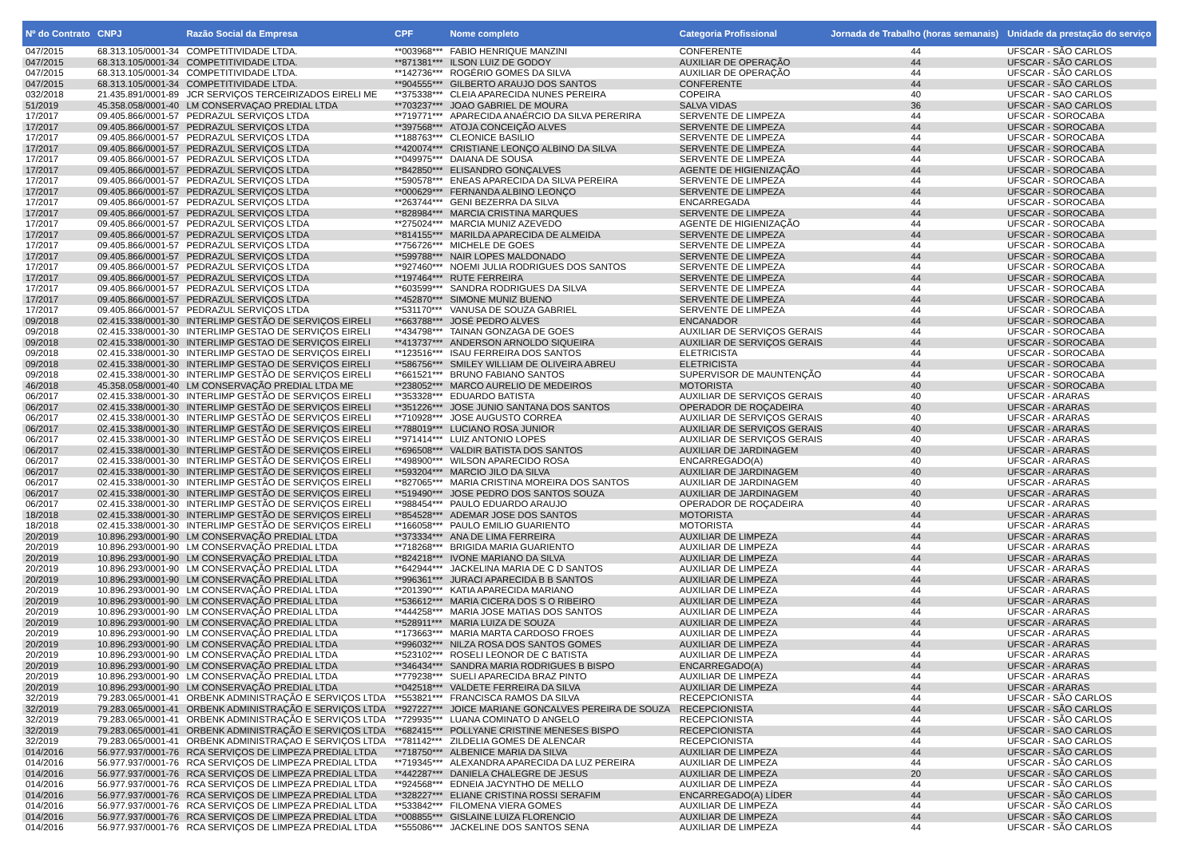| Nº do Contrato | CNPJ | Razão Social da Empresa | CPF | Nome completo | Categoria Profissional | Jornada de Trabalho (horas semanais) | Unidade da prestação do serviço |
| --- | --- | --- | --- | --- | --- | --- | --- |
| 047/2015 | 68.313.105/0001-34 | COMPETITIVIDADE LTDA. | **003968*** | FABIO HENRIQUE MANZINI | CONFERENTE | 44 | UFSCAR - SÃO CARLOS |
| 047/2015 | 68.313.105/0001-34 | COMPETITIVIDADE LTDA. | **871381*** | ILSON LUIZ DE GODOY | AUXILIAR DE OPERAÇÃO | 44 | UFSCAR - SÃO CARLOS |
| 047/2015 | 68.313.105/0001-34 | COMPETITIVIDADE LTDA. | **142736*** | ROGÉRIO GOMES DA SILVA | AUXILIAR DE OPERAÇÃO | 44 | UFSCAR - SÃO CARLOS |
| 047/2015 | 68.313.105/0001-34 | COMPETITIVIDADE LTDA. | **904555*** | GILBERTO ARAUJO DOS SANTOS | CONFERENTE | 44 | UFSCAR - SÃO CARLOS |
| 032/2018 | 21.435.891/0001-89 | JCR SERVIÇOS TERCEIRIZADOS EIRELI ME | **375338*** | CLEIA APARECIDA NUNES PEREIRA | COPEIRA | 40 | UFSCAR - SAO CARLOS |
| 51/2019 | 45.358.058/0001-40 | LM CONSERVAÇAO PREDIAL LTDA | **703237*** | JOAO GABRIEL DE MOURA | SALVA VIDAS | 36 | UFSCAR - SAO CARLOS |
| 17/2017 | 09.405.866/0001-57 | PEDRAZUL SERVIÇOS LTDA | **719771*** | APARECIDA ANAÉRCIO DA SILVA PERERIRA | SERVENTE DE LIMPEZA | 44 | UFSCAR - SOROCABA |
| 17/2017 | 09.405.866/0001-57 | PEDRAZUL SERVIÇOS LTDA | **397568*** | ATOJA CONCEIÇÃO ALVES | SERVENTE DE LIMPEZA | 44 | UFSCAR - SOROCABA |
| 17/2017 | 09.405.866/0001-57 | PEDRAZUL SERVIÇOS LTDA | **188763*** | CLEONICE BASILIO | SERVENTE DE LIMPEZA | 44 | UFSCAR - SOROCABA |
| 17/2017 | 09.405.866/0001-57 | PEDRAZUL SERVIÇOS LTDA | **420074*** | CRISTIANE LEONÇO ALBINO DA SILVA | SERVENTE DE LIMPEZA | 44 | UFSCAR - SOROCABA |
| 17/2017 | 09.405.866/0001-57 | PEDRAZUL SERVIÇOS LTDA | **049975*** | DAIANA DE SOUSA | SERVENTE DE LIMPEZA | 44 | UFSCAR - SOROCABA |
| 17/2017 | 09.405.866/0001-57 | PEDRAZUL SERVIÇOS LTDA | **842850*** | ELISANDRO GONÇALVES | AGENTE DE HIGIENIZAÇÃO | 44 | UFSCAR - SOROCABA |
| 17/2017 | 09.405.866/0001-57 | PEDRAZUL SERVIÇOS LTDA | **590578*** | ENEAS APARECIDA DA SILVA PEREIRA | SERVENTE DE LIMPEZA | 44 | UFSCAR - SOROCABA |
| 17/2017 | 09.405.866/0001-57 | PEDRAZUL SERVIÇOS LTDA | **000629*** | FERNANDA ALBINO LEONÇO | SERVENTE DE LIMPEZA | 44 | UFSCAR - SOROCABA |
| 17/2017 | 09.405.866/0001-57 | PEDRAZUL SERVIÇOS LTDA | **263744*** | GENI BEZERRA DA SILVA | ENCARREGADA | 44 | UFSCAR - SOROCABA |
| 17/2017 | 09.405.866/0001-57 | PEDRAZUL SERVIÇOS LTDA | **828984*** | MARCIA CRISTINA MARQUES | SERVENTE DE LIMPEZA | 44 | UFSCAR - SOROCABA |
| 17/2017 | 09.405.866/0001-57 | PEDRAZUL SERVIÇOS LTDA | **275024*** | MARCIA MUNIZ AZEVEDO | AGENTE DE HIGIENIZAÇÃO | 44 | UFSCAR - SOROCABA |
| 17/2017 | 09.405.866/0001-57 | PEDRAZUL SERVIÇOS LTDA | **814155*** | MARILDA APARECIDA DE ALMEIDA | SERVENTE DE LIMPEZA | 44 | UFSCAR - SOROCABA |
| 17/2017 | 09.405.866/0001-57 | PEDRAZUL SERVIÇOS LTDA | **756726*** | MICHELE DE GOES | SERVENTE DE LIMPEZA | 44 | UFSCAR - SOROCABA |
| 17/2017 | 09.405.866/0001-57 | PEDRAZUL SERVIÇOS LTDA | **599788*** | NAIR LOPES MALDONADO | SERVENTE DE LIMPEZA | 44 | UFSCAR - SOROCABA |
| 17/2017 | 09.405.866/0001-57 | PEDRAZUL SERVIÇOS LTDA | **927460*** | NOEMI JULIA RODRIGUES DOS SANTOS | SERVENTE DE LIMPEZA | 44 | UFSCAR - SOROCABA |
| 17/2017 | 09.405.866/0001-57 | PEDRAZUL SERVIÇOS LTDA | **197464*** | RUTE FERREIRA | SERVENTE DE LIMPEZA | 44 | UFSCAR - SOROCABA |
| 17/2017 | 09.405.866/0001-57 | PEDRAZUL SERVIÇOS LTDA | **603599*** | SANDRA RODRIGUES DA SILVA | SERVENTE DE LIMPEZA | 44 | UFSCAR - SOROCABA |
| 17/2017 | 09.405.866/0001-57 | PEDRAZUL SERVIÇOS LTDA | **452870*** | SIMONE MUNIZ BUENO | SERVENTE DE LIMPEZA | 44 | UFSCAR - SOROCABA |
| 17/2017 | 09.405.866/0001-57 | PEDRAZUL SERVIÇOS LTDA | **531170*** | VANUSA DE SOUZA GABRIEL | SERVENTE DE LIMPEZA | 44 | UFSCAR - SOROCABA |
| 09/2018 | 02.415.338/0001-30 | INTERLIMP GESTÃO DE SERVIÇOS EIRELI | **663788*** | JOSÉ PEDRO ALVES | ENCANADOR | 44 | UFSCAR - SOROCABA |
| 09/2018 | 02.415.338/0001-30 | INTERLIMP GESTAO DE SERVIÇOS EIRELI | **434798*** | TAINAN GONZAGA DE GOES | AUXILIAR DE SERVIÇOS GERAIS | 44 | UFSCAR - SOROCABA |
| 09/2018 | 02.415.338/0001-30 | INTERLIMP GESTAO DE SERVIÇOS EIRELI | **413737*** | ANDERSON ARNOLDO SIQUEIRA | AUXILIAR DE SERVIÇOS GERAIS | 44 | UFSCAR - SOROCABA |
| 09/2018 | 02.415.338/0001-30 | INTERLIMP GESTAO DE SERVIÇOS EIRELI | **123516*** | ISAU FERREIRA DOS SANTOS | ELETRICISTA | 44 | UFSCAR - SOROCABA |
| 09/2018 | 02.415.338/0001-30 | INTERLIMP GESTAO DE SERVIÇOS EIRELI | **586756*** | SMILEY WILLIAM DE OLIVEIRA ABREU | ELETRICISTA | 44 | UFSCAR - SOROCABA |
| 09/2018 | 02.415.338/0001-30 | INTERLIMP GESTÃO DE SERVIÇOS EIRELI | **661521*** | BRUNO FABIANO SANTOS | SUPERVISOR DE MAUNTENÇÃO | 44 | UFSCAR - SOROCABA |
| 46/2018 | 45.358.058/0001-40 | LM CONSERVAÇÃO PREDIAL LTDA ME | **238052*** | MARCO AURELIO DE MEDEIROS | MOTORISTA | 40 | UFSCAR - SOROCABA |
| 06/2017 | 02.415.338/0001-30 | INTERLIMP GESTÃO DE SERVIÇOS EIRELI | **353328*** | EDUARDO BATISTA | AUXILIAR DE SERVIÇOS GERAIS | 40 | UFSCAR - ARARAS |
| 06/2017 | 02.415.338/0001-30 | INTERLIMP GESTÃO DE SERVIÇOS EIRELI | **351226*** | JOSE JUNIO SANTANA DOS SANTOS | OPERADOR DE ROÇADEIRA | 40 | UFSCAR - ARARAS |
| 06/2017 | 02.415.338/0001-30 | INTERLIMP GESTÃO DE SERVIÇOS EIRELI | **710928*** | JOSE AUGUSTO CORREA | AUXILIAR DE SERVIÇOS GERAIS | 40 | UFSCAR - ARARAS |
| 06/2017 | 02.415.338/0001-30 | INTERLIMP GESTÃO DE SERVIÇOS EIRELI | **788019*** | LUCIANO ROSA JUNIOR | AUXILIAR DE SERVIÇOS GERAIS | 40 | UFSCAR - ARARAS |
| 06/2017 | 02.415.338/0001-30 | INTERLIMP GESTÃO DE SERVIÇOS EIRELI | **971414*** | LUIZ ANTONIO LOPES | AUXILIAR DE SERVIÇOS GERAIS | 40 | UFSCAR - ARARAS |
| 06/2017 | 02.415.338/0001-30 | INTERLIMP GESTÃO DE SERVIÇOS EIRELI | **696508*** | VALDIR BATISTA DOS SANTOS | AUXILIAR DE JARDINAGEM | 40 | UFSCAR - ARARAS |
| 06/2017 | 02.415.338/0001-30 | INTERLIMP GESTÃO DE SERVIÇOS EIRELI | **498900*** | WILSON APARECIDO ROSA | ENCARREGADO(A) | 40 | UFSCAR - ARARAS |
| 06/2017 | 02.415.338/0001-30 | INTERLIMP GESTÃO DE SERVIÇOS EIRELI | **593204*** | MARCIO JILO DA SILVA | AUXILIAR DE JARDINAGEM | 40 | UFSCAR - ARARAS |
| 06/2017 | 02.415.338/0001-30 | INTERLIMP GESTÃO DE SERVIÇOS EIRELI | **827065*** | MARIA CRISTINA MOREIRA DOS SANTOS | AUXILIAR DE JARDINAGEM | 40 | UFSCAR - ARARAS |
| 06/2017 | 02.415.338/0001-30 | INTERLIMP GESTÃO DE SERVIÇOS EIRELI | **519490*** | JOSE PEDRO DOS SANTOS SOUZA | AUXILIAR DE JARDINAGEM | 40 | UFSCAR - ARARAS |
| 06/2017 | 02.415.338/0001-30 | INTERLIMP GESTÃO DE SERVIÇOS EIRELI | **988454*** | PAULO EDUARDO ARAUJO | OPERADOR DE ROÇADEIRA | 40 | UFSCAR - ARARAS |
| 18/2018 | 02.415.338/0001-30 | INTERLIMP GESTÃO DE SERVIÇOS EIRELI | **854528*** | ADEMAR JOSE DOS SANTOS | MOTORISTA | 44 | UFSCAR - ARARAS |
| 18/2018 | 02.415.338/0001-30 | INTERLIMP GESTÃO DE SERVIÇOS EIRELI | **166058*** | PAULO EMILIO GUARIENTO | MOTORISTA | 44 | UFSCAR - ARARAS |
| 20/2019 | 10.896.293/0001-90 | LM CONSERVAÇÃO PREDIAL LTDA | **373334*** | ANA DE LIMA FERREIRA | AUXILIAR DE LIMPEZA | 44 | UFSCAR - ARARAS |
| 20/2019 | 10.896.293/0001-90 | LM CONSERVAÇÃO PREDIAL LTDA | **718268*** | BRIGIDA MARIA GUARIENTO | AUXILIAR DE LIMPEZA | 44 | UFSCAR - ARARAS |
| 20/2019 | 10.896.293/0001-90 | LM CONSERVAÇÃO PREDIAL LTDA | **824218*** | IVONE MARIANO DA SILVA | AUXILIAR DE LIMPEZA | 44 | UFSCAR - ARARAS |
| 20/2019 | 10.896.293/0001-90 | LM CONSERVAÇÃO PREDIAL LTDA | **642944*** | JACKELINA MARIA DE C D SANTOS | AUXILIAR DE LIMPEZA | 44 | UFSCAR - ARARAS |
| 20/2019 | 10.896.293/0001-90 | LM CONSERVAÇÃO PREDIAL LTDA | **996361*** | JURACI APARECIDA B B SANTOS | AUXILIAR DE LIMPEZA | 44 | UFSCAR - ARARAS |
| 20/2019 | 10.896.293/0001-90 | LM CONSERVAÇÃO PREDIAL LTDA | **201390*** | KATIA APARECIDA MARIANO | AUXILIAR DE LIMPEZA | 44 | UFSCAR - ARARAS |
| 20/2019 | 10.896.293/0001-90 | LM CONSERVAÇÃO PREDIAL LTDA | **536612*** | MARIA CICERA DOS S O RIBEIRO | AUXILIAR DE LIMPEZA | 44 | UFSCAR - ARARAS |
| 20/2019 | 10.896.293/0001-90 | LM CONSERVAÇÃO PREDIAL LTDA | **444258*** | MARIA JOSE MATIAS DOS SANTOS | AUXILIAR DE LIMPEZA | 44 | UFSCAR - ARARAS |
| 20/2019 | 10.896.293/0001-90 | LM CONSERVAÇÃO PREDIAL LTDA | **528911*** | MARIA LUIZA DE SOUZA | AUXILIAR DE LIMPEZA | 44 | UFSCAR - ARARAS |
| 20/2019 | 10.896.293/0001-90 | LM CONSERVAÇÃO PREDIAL LTDA | **173663*** | MARIA MARTA CARDOSO FROES | AUXILIAR DE LIMPEZA | 44 | UFSCAR - ARARAS |
| 20/2019 | 10.896.293/0001-90 | LM CONSERVAÇÃO PREDIAL LTDA | **996032*** | NILZA ROSA DOS SANTOS GOMES | AUXILIAR DE LIMPEZA | 44 | UFSCAR - ARARAS |
| 20/2019 | 10.896.293/0001-90 | LM CONSERVAÇÃO PREDIAL LTDA | **523102*** | ROSELI LEONOR DE C BATISTA | AUXILIAR DE LIMPEZA | 44 | UFSCAR - ARARAS |
| 20/2019 | 10.896.293/0001-90 | LM CONSERVAÇÃO PREDIAL LTDA | **346434*** | SANDRA MARIA RODRIGUES B BISPO | ENCARREGADO(A) | 44 | UFSCAR - ARARAS |
| 20/2019 | 10.896.293/0001-90 | LM CONSERVAÇÃO PREDIAL LTDA | **779238*** | SUELI APARECIDA BRAZ PINTO | AUXILIAR DE LIMPEZA | 44 | UFSCAR - ARARAS |
| 20/2019 | 10.896.293/0001-90 | LM CONSERVAÇÃO PREDIAL LTDA | **042518*** | VALDETE FERREIRA DA SILVA | AUXILIAR DE LIMPEZA | 44 | UFSCAR - ARARAS |
| 32/2019 | 79.283.065/0001-41 | ORBENK ADMINISTRAÇÃO E SERVIÇOS LTDA | **553821*** | FRANCISCA RAMOS DA SILVA | RECEPCIONISTA | 44 | UFSCAR - SÃO CARLOS |
| 32/2019 | 79.283.065/0001-41 | ORBENK ADMINISTRAÇÃO E SERVIÇOS LTDA | **927227*** | JOICE MARIANE GONCALVES PEREIRA DE SOUZA | RECEPCIONISTA | 44 | UFSCAR - SÃO CARLOS |
| 32/2019 | 79.283.065/0001-41 | ORBENK ADMINISTRAÇÃO E SERVIÇOS LTDA | **729935*** | LUANA COMINATO D ANGELO | RECEPCIONISTA | 44 | UFSCAR - SÃO CARLOS |
| 32/2019 | 79.283.065/0001-41 | ORBENK ADMINISTRAÇÃO E SERVIÇOS LTDA | **682415*** | POLLYANE CRISTINE MENESES BISPO | RECEPCIONISTA | 44 | UFSCAR - SAO CARLOS |
| 32/2019 | 79.283.065/0001-41 | ORBENK ADMINISTRAÇAO E SERVIÇOS LTDA | **781142*** | ZILDELIA GOMES DE ALENCAR | RECEPCIONISTA | 44 | UFSCAR - SAO CARLOS |
| 014/2016 | 56.977.937/0001-76 | RCA SERVIÇOS DE LIMPEZA PREDIAL LTDA | **718750*** | ALBENICE MARIA DA SILVA | AUXILIAR DE LIMPEZA | 44 | UFSCAR - SÃO CARLOS |
| 014/2016 | 56.977.937/0001-76 | RCA SERVIÇOS DE LIMPEZA PREDIAL LTDA | **719345*** | ALEXANDRA APARECIDA DA LUZ PEREIRA | AUXILIAR DE LIMPEZA | 44 | UFSCAR - SÃO CARLOS |
| 014/2016 | 56.977.937/0001-76 | RCA SERVIÇOS DE LIMPEZA PREDIAL LTDA | **442287*** | DANIELA CHALEGRE DE JESUS | AUXILIAR DE LIMPEZA | 20 | UFSCAR - SÃO CARLOS |
| 014/2016 | 56.977.937/0001-76 | RCA SERVIÇOS DE LIMPEZA PREDIAL LTDA | **924568*** | EDNEIA JACYNTHO DE MELLO | AUXILIAR DE LIMPEZA | 44 | UFSCAR - SÃO CARLOS |
| 014/2016 | 56.977.937/0001-76 | RCA SERVIÇOS DE LIMPEZA PREDIAL LTDA | **328227*** | ELIANE CRISTINA ROSSI SERAFIM | ENCARREGADO(A) LÍDER | 44 | UFSCAR - SÃO CARLOS |
| 014/2016 | 56.977.937/0001-76 | RCA SERVIÇOS DE LIMPEZA PREDIAL LTDA | **533842*** | FILOMENA VIERA GOMES | AUXILIAR DE LIMPEZA | 44 | UFSCAR - SÃO CARLOS |
| 014/2016 | 56.977.937/0001-76 | RCA SERVIÇOS DE LIMPEZA PREDIAL LTDA | **008855*** | GISLAINE LUIZA FLORENCIO | AUXILIAR DE LIMPEZA | 44 | UFSCAR - SÃO CARLOS |
| 014/2016 | 56.977.937/0001-76 | RCA SERVIÇOS DE LIMPEZA PREDIAL LTDA | **555086*** | JACKELINE DOS SANTOS SENA | AUXILIAR DE LIMPEZA | 44 | UFSCAR - SÃO CARLOS |